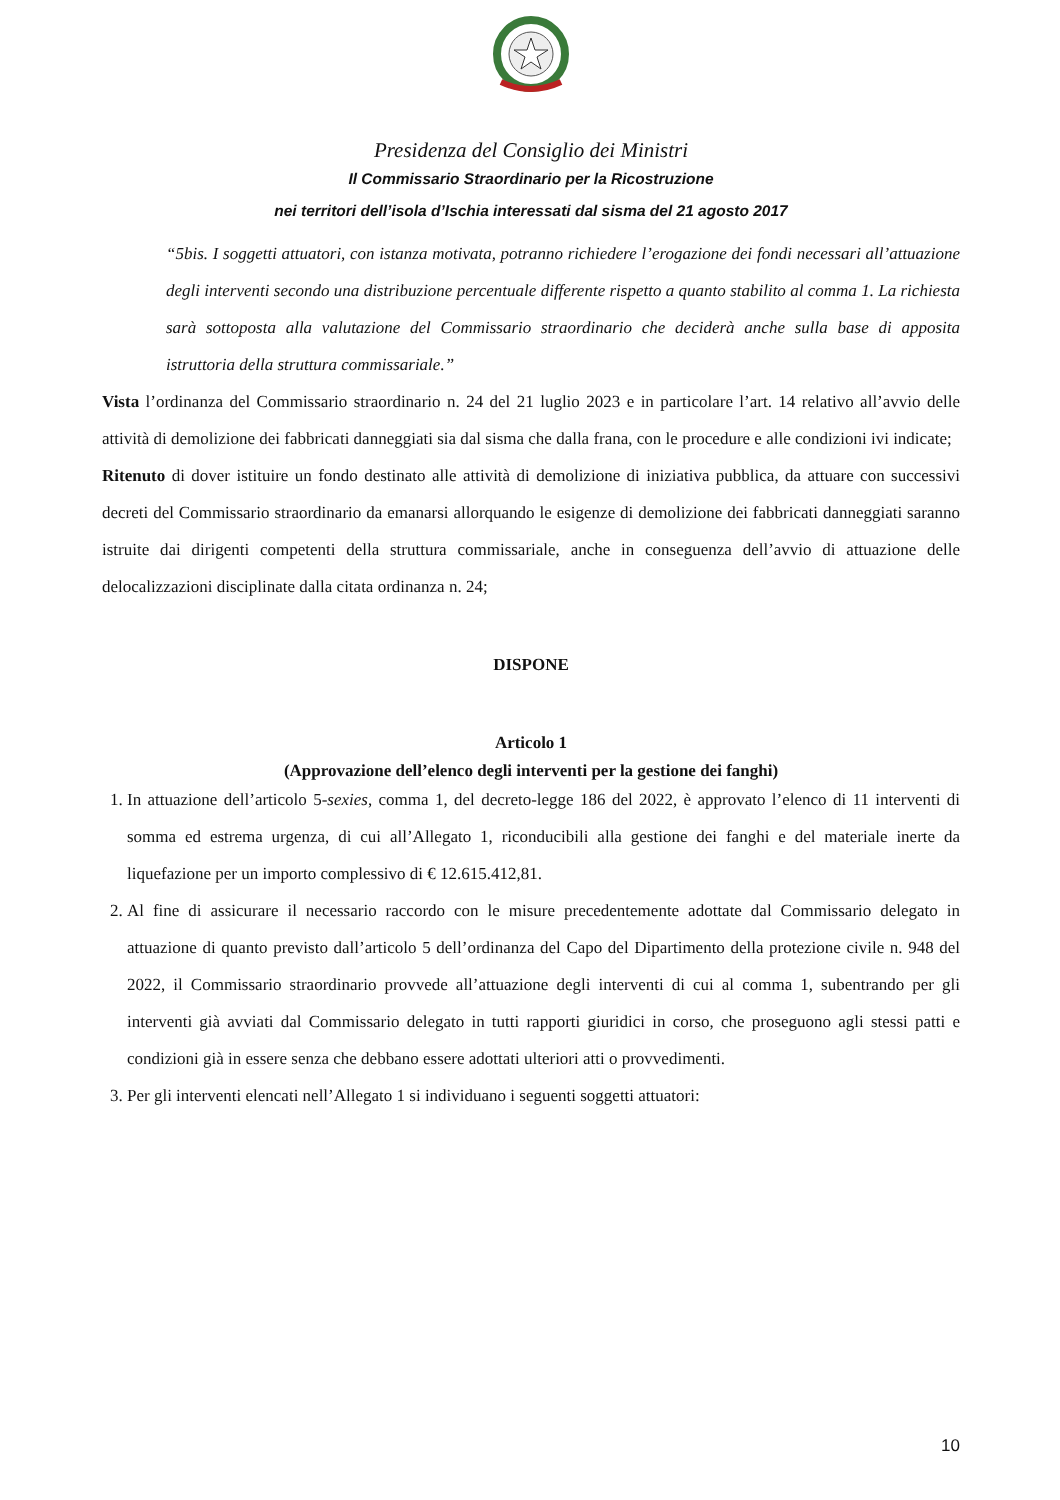Presidenza del Consiglio dei Ministri
Il Commissario Straordinario per la Ricostruzione
nei territori dell’isola d’Ischia interessati dal sisma del 21 agosto 2017
“5bis. I soggetti attuatori, con istanza motivata, potranno richiedere l’erogazione dei fondi necessari all’attuazione degli interventi secondo una distribuzione percentuale differente rispetto a quanto stabilito al comma 1. La richiesta sarà sottoposta alla valutazione del Commissario straordinario che deciderà anche sulla base di apposita istruttoria della struttura commissariale.”
Vista l’ordinanza del Commissario straordinario n. 24 del 21 luglio 2023 e in particolare l’art. 14 relativo all’avvio delle attività di demolizione dei fabbricati danneggiati sia dal sisma che dalla frana, con le procedure e alle condizioni ivi indicate;
Ritenuto di dover istituire un fondo destinato alle attività di demolizione di iniziativa pubblica, da attuare con successivi decreti del Commissario straordinario da emanarsi allorquando le esigenze di demolizione dei fabbricati danneggiati saranno istruite dai dirigenti competenti della struttura commissariale, anche in conseguenza dell’avvio di attuazione delle delocalizzazioni disciplinate dalla citata ordinanza n. 24;
DISPONE
Articolo 1
(Approvazione dell’elenco degli interventi per la gestione dei fanghi)
1. In attuazione dell’articolo 5-sexies, comma 1, del decreto-legge 186 del 2022, è approvato l’elenco di 11 interventi di somma ed estrema urgenza, di cui all’Allegato 1, riconducibili alla gestione dei fanghi e del materiale inerte da liquefazione per un importo complessivo di € 12.615.412,81.
2. Al fine di assicurare il necessario raccordo con le misure precedentemente adottate dal Commissario delegato in attuazione di quanto previsto dall’articolo 5 dell’ordinanza del Capo del Dipartimento della protezione civile n. 948 del 2022, il Commissario straordinario provvede all’attuazione degli interventi di cui al comma 1, subentrando per gli interventi già avviati dal Commissario delegato in tutti rapporti giuridici in corso, che proseguono agli stessi patti e condizioni già in essere senza che debbano essere adottati ulteriori atti o provvedimenti.
3. Per gli interventi elencati nell’Allegato 1 si individuano i seguenti soggetti attuatori:
10